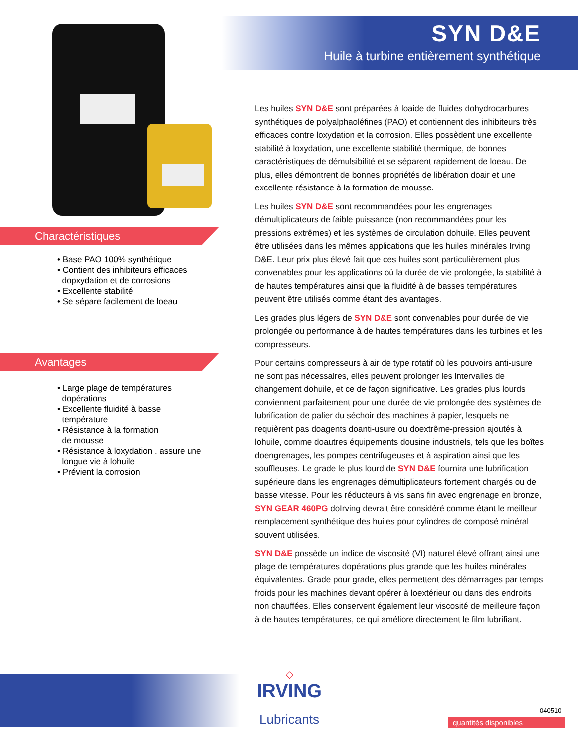SYN D&E
Huile à turbine entièrement synthétique
Charactéristiques
• Base PAO 100% synthétique
• Contient des inhibiteurs efficaces
dopxydation et de corrosions
• Excellente stabilité
• Se sépare facilement de loeau
Avantages
• Large plage de températures
dopérations
• Excellente fluidité à basse
température
• Résistance à la formation
de mousse
• Résistance à loxydation . assure une
longue vie à lohuile
• Prévient la corrosion
Les huiles SYN D&E sont préparées à loaide de fluides dohydrocarbures synthétiques de polyalphaoléfines (PAO) et contiennent des inhibiteurs très efficaces contre loxydation et la corrosion. Elles possèdent une excellente stabilité à loxydation, une excellente stabilité thermique, de bonnes caractéristiques de démulsibilité et se séparent rapidement de loeau. De plus, elles démontrent de bonnes propriétés de libération doair et une excellente résistance à la formation de mousse.
Les huiles SYN D&E sont recommandées pour les engrenages démultiplicateurs de faible puissance (non recommandées pour les pressions extrêmes) et les systèmes de circulation dohuile. Elles peuvent être utilisées dans les mêmes applications que les huiles minérales Irving D&E. Leur prix plus élevé fait que ces huiles sont particulièrement plus convenables pour les applications où la durée de vie prolongée, la stabilité à de hautes températures ainsi que la fluidité à de basses températures peuvent être utilisés comme étant des avantages.
Les grades plus légers de SYN D&E sont convenables pour durée de vie prolongée ou performance à de hautes températures dans les turbines et les compresseurs.
Pour certains compresseurs à air de type rotatif où les pouvoirs anti-usure ne sont pas nécessaires, elles peuvent prolonger les intervalles de changement dohuile, et ce de façon significative. Les grades plus lourds conviennent parfaitement pour une durée de vie prolongée des systèmes de lubrification de palier du séchoir des machines à papier, lesquels ne requièrent pas doagents doanti-usure ou doextrême-pression ajoutés à lohuile, comme doautres équipements dousine industriels, tels que les boîtes doengrenages, les pompes centrifugeuses et à aspiration ainsi que les souffleuses. Le grade le plus lourd de SYN D&E fournira une lubrification supérieure dans les engrenages démultiplicateurs fortement chargés ou de basse vitesse. Pour les réducteurs à vis sans fin avec engrenage en bronze, SYN GEAR 460PG doIrving devrait être considéré comme étant le meilleur remplacement synthétique des huiles pour cylindres de composé minéral souvent utilisées.
SYN D&E possède un indice de viscosité (VI) naturel élevé offrant ainsi une plage de températures dopérations plus grande que les huiles minérales équivalentes. Grade pour grade, elles permettent des démarrages par temps froids pour les machines devant opérer à loextérieur ou dans des endroits non chauffées. Elles conservent également leur viscosité de meilleure façon à de hautes températures, ce qui améliore directement le film lubrifiant.
◇
IRVING
Lubricants
040510
quantités disponibles